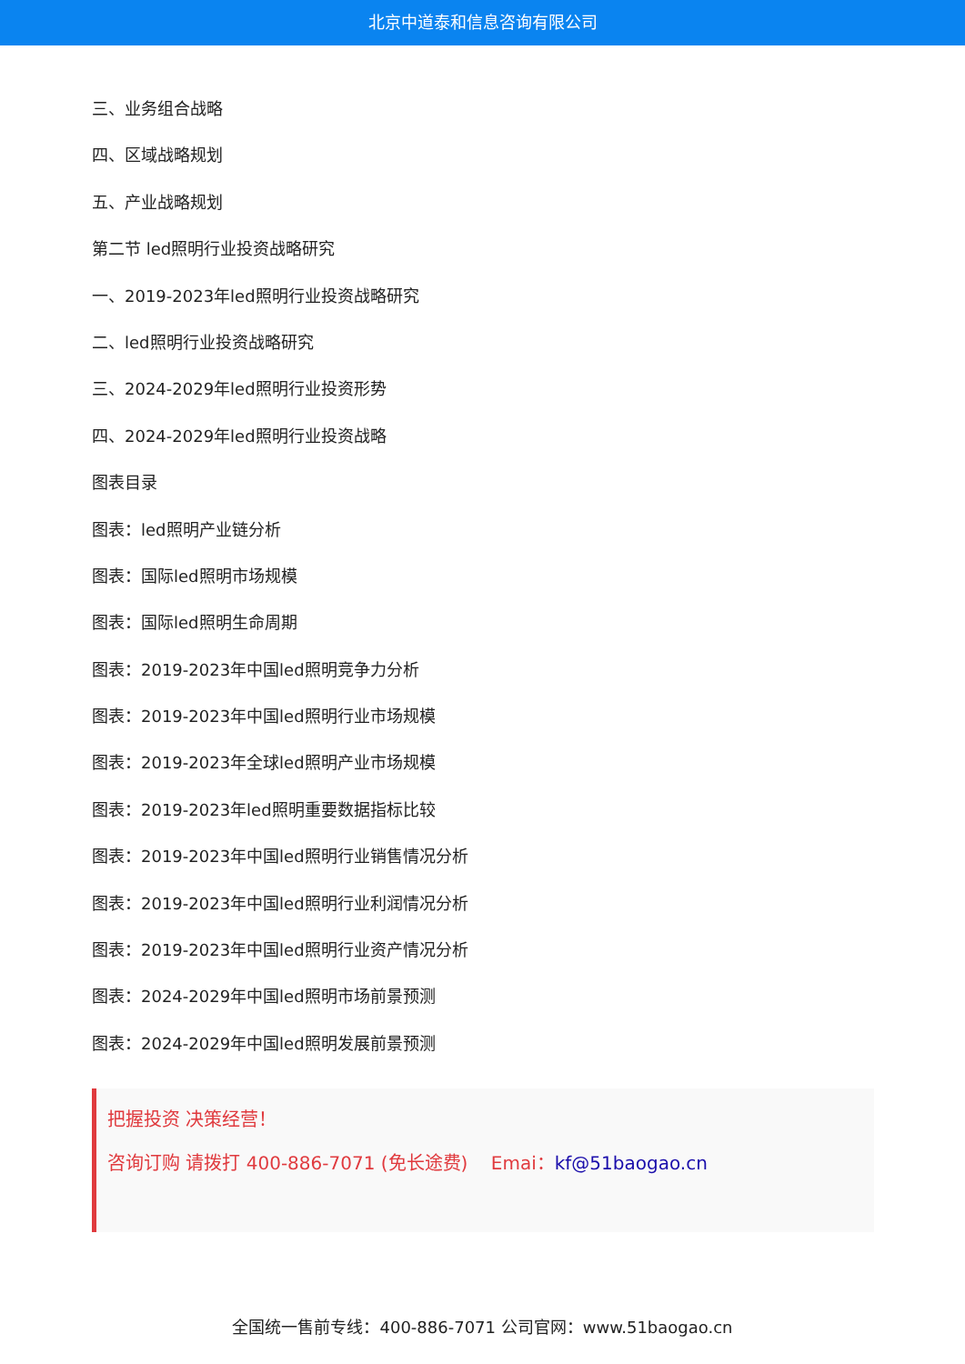北京中道泰和信息咨询有限公司
三、业务组合战略
四、区域战略规划
五、产业战略规划
第二节 led照明行业投资战略研究
一、2019-2023年led照明行业投资战略研究
二、led照明行业投资战略研究
三、2024-2029年led照明行业投资形势
四、2024-2029年led照明行业投资战略
图表目录
图表：led照明产业链分析
图表：国际led照明市场规模
图表：国际led照明生命周期
图表：2019-2023年中国led照明竞争力分析
图表：2019-2023年中国led照明行业市场规模
图表：2019-2023年全球led照明产业市场规模
图表：2019-2023年led照明重要数据指标比较
图表：2019-2023年中国led照明行业销售情况分析
图表：2019-2023年中国led照明行业利润情况分析
图表：2019-2023年中国led照明行业资产情况分析
图表：2024-2029年中国led照明市场前景预测
图表：2024-2029年中国led照明发展前景预测
把握投资 决策经营！
咨询订购 请拨打 400-886-7071 (免长途费) Emai：kf@51baogao.cn
全国统一售前专线：400-886-7071 公司官网：www.51baogao.cn